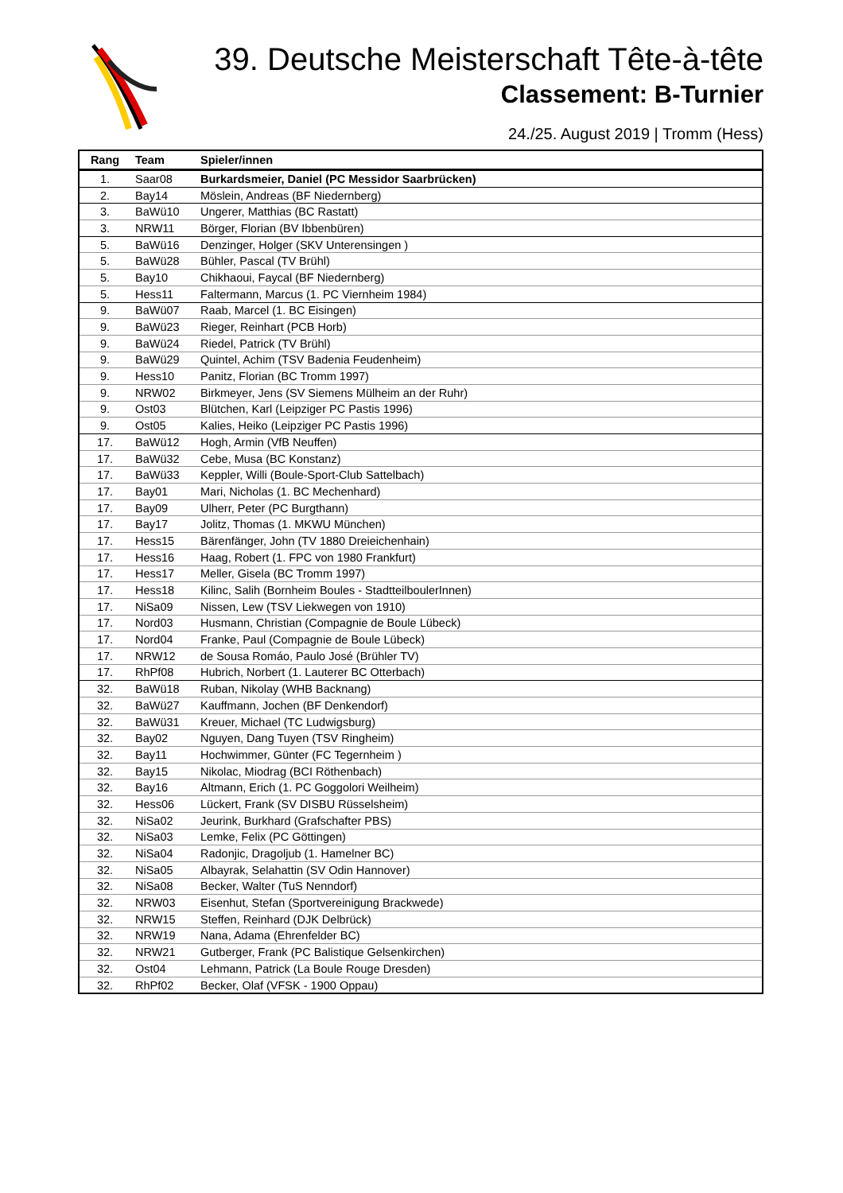39. Deutsche Meisterschaft Tête-à-tête
Classement: B-Turnier
24./25. August 2019 | Tromm (Hess)
| Rang | Team | Spieler/innen |
| --- | --- | --- |
| 1. | Saar08 | Burkardsmeier, Daniel (PC Messidor Saarbrücken) |
| 2. | Bay14 | Möslein, Andreas (BF Niedernberg) |
| 3. | BaWü10 | Ungerer, Matthias (BC Rastatt) |
| 3. | NRW11 | Börger, Florian (BV Ibbenbüren) |
| 5. | BaWü16 | Denzinger, Holger (SKV Unterensingen ) |
| 5. | BaWü28 | Bühler, Pascal (TV Brühl) |
| 5. | Bay10 | Chikhaoui, Faycal (BF Niedernberg) |
| 5. | Hess11 | Faltermann, Marcus (1. PC Viernheim 1984) |
| 9. | BaWü07 | Raab, Marcel (1. BC Eisingen) |
| 9. | BaWü23 | Rieger, Reinhart (PCB Horb) |
| 9. | BaWü24 | Riedel, Patrick (TV Brühl) |
| 9. | BaWü29 | Quintel, Achim (TSV Badenia Feudenheim) |
| 9. | Hess10 | Panitz, Florian (BC Tromm 1997) |
| 9. | NRW02 | Birkmeyer, Jens (SV Siemens Mülheim an der Ruhr) |
| 9. | Ost03 | Blütchen, Karl (Leipziger PC Pastis 1996) |
| 9. | Ost05 | Kalies, Heiko (Leipziger PC Pastis 1996) |
| 17. | BaWü12 | Hogh, Armin (VfB Neuffen) |
| 17. | BaWü32 | Cebe, Musa (BC Konstanz) |
| 17. | BaWü33 | Keppler, Willi (Boule-Sport-Club Sattelbach) |
| 17. | Bay01 | Mari, Nicholas (1. BC Mechenhard) |
| 17. | Bay09 | Ulherr, Peter (PC Burgthann) |
| 17. | Bay17 | Jolitz, Thomas (1. MKWU München) |
| 17. | Hess15 | Bärenfänger, John (TV 1880 Dreieichenhain) |
| 17. | Hess16 | Haag, Robert (1. FPC von 1980 Frankfurt) |
| 17. | Hess17 | Meller, Gisela (BC Tromm 1997) |
| 17. | Hess18 | Kilinc, Salih (Bornheim Boules - StadtteilboulerInnen) |
| 17. | NiSa09 | Nissen, Lew (TSV Liekwegen von 1910) |
| 17. | Nord03 | Husmann, Christian (Compagnie de Boule Lübeck) |
| 17. | Nord04 | Franke, Paul (Compagnie de Boule Lübeck) |
| 17. | NRW12 | de Sousa Romáo, Paulo José (Brühler TV) |
| 17. | RhPf08 | Hubrich, Norbert (1. Lauterer BC Otterbach) |
| 32. | BaWü18 | Ruban, Nikolay (WHB Backnang) |
| 32. | BaWü27 | Kauffmann, Jochen (BF Denkendorf) |
| 32. | BaWü31 | Kreuer, Michael (TC Ludwigsburg) |
| 32. | Bay02 | Nguyen, Dang Tuyen (TSV Ringheim) |
| 32. | Bay11 | Hochwimmer, Günter (FC Tegernheim ) |
| 32. | Bay15 | Nikolac, Miodrag (BCI Röthenbach) |
| 32. | Bay16 | Altmann, Erich (1. PC Goggolori Weilheim) |
| 32. | Hess06 | Lückert, Frank (SV DISBU Rüsselsheim) |
| 32. | NiSa02 | Jeurink, Burkhard (Grafschafter PBS) |
| 32. | NiSa03 | Lemke, Felix (PC Göttingen) |
| 32. | NiSa04 | Radonjic, Dragoljub (1. Hamelner BC) |
| 32. | NiSa05 | Albayrak, Selahattin (SV Odin Hannover) |
| 32. | NiSa08 | Becker, Walter (TuS Nenndorf) |
| 32. | NRW03 | Eisenhut, Stefan (Sportvereinigung Brackwede) |
| 32. | NRW15 | Steffen, Reinhard (DJK Delbrück) |
| 32. | NRW19 | Nana, Adama (Ehrenfelder BC) |
| 32. | NRW21 | Gutberger, Frank (PC Balistique Gelsenkirchen) |
| 32. | Ost04 | Lehmann, Patrick (La Boule Rouge Dresden) |
| 32. | RhPf02 | Becker, Olaf (VFSK - 1900 Oppau) |